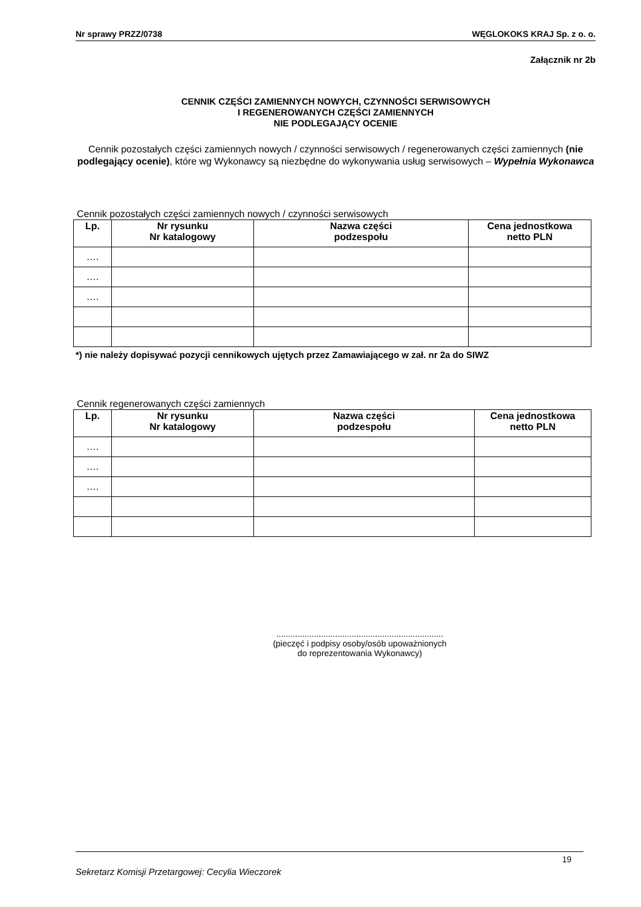Nr sprawy PRZZ/0738 WĘGLOKOKS KRAJ Sp. z o. o.
Załącznik nr 2b
CENNIK CZĘŚCI ZAMIENNYCH NOWYCH, CZYNNOŚCI SERWISOWYCH
I REGENEROWANYCH CZĘŚCI ZAMIENNYCH
NIE PODLEGAJĄCY OCENIE
Cennik pozostałych części zamiennych nowych / czynności serwisowych / regenerowanych części zamiennych (nie podlegający ocenie), które wg Wykonawcy są niezbędne do wykonywania usług serwisowych – Wypełnia Wykonawca
Cennik pozostałych części zamiennych nowych / czynności serwisowych
| Lp. | Nr rysunku Nr katalogowy | Nazwa części podzespołu | Cena jednostkowa netto PLN |
| --- | --- | --- | --- |
| …. | | | |
| …. | | | |
| …. | | | |
*) nie należy dopisywać pozycji cennikowych ujętych przez Zamawiającego w zał. nr 2a do SIWZ
Cennik regenerowanych części zamiennych
| Lp. | Nr rysunku Nr katalogowy | Nazwa części podzespołu | Cena jednostkowa netto PLN |
| --- | --- | --- | --- |
| …. | | | |
| …. | | | |
| …. | | | |
.......................................................................
(pieczęć i podpisy osoby/osób upoważnionych
do reprezentowania Wykonawcy)
19
Sekretarz Komisji Przetargowej: Cecylia Wieczorek